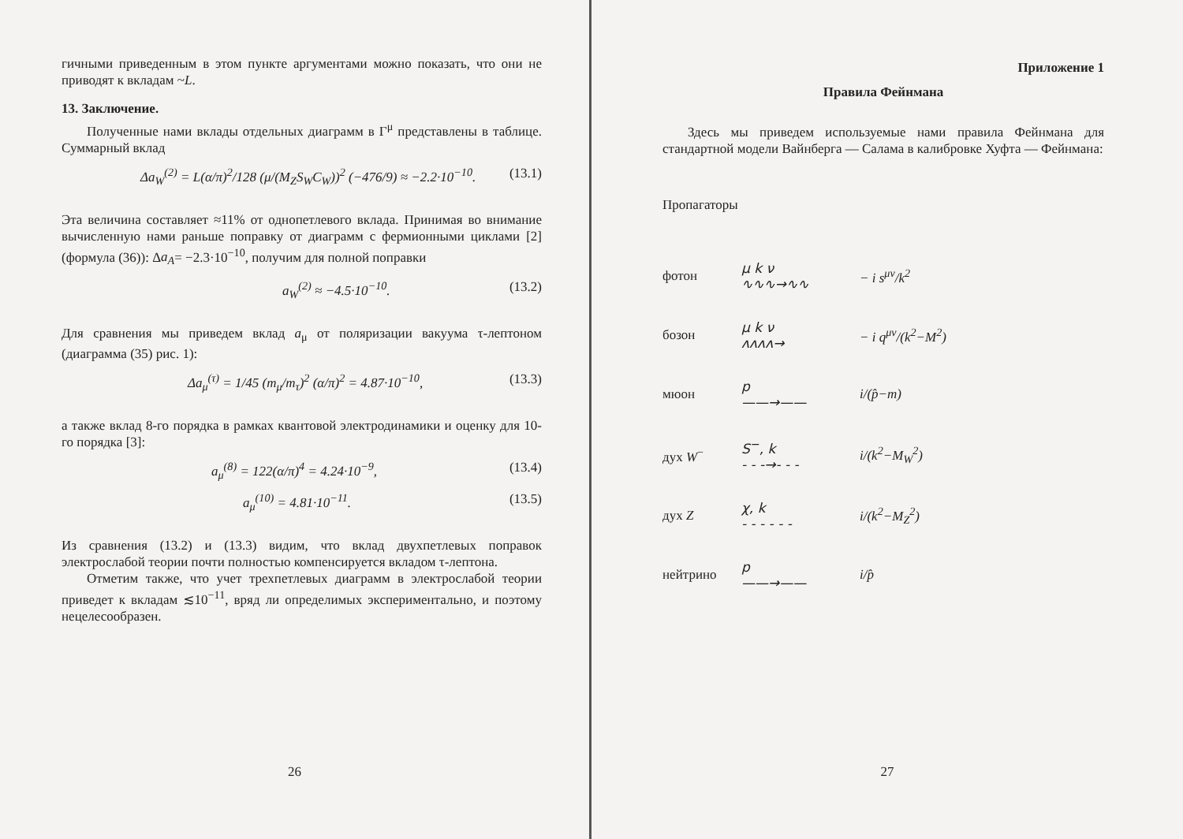гичными приведенным в этом пункте аргументами можно показать, что они не приводят к вкладам ~L.
13. Заключение.
Полученные нами вклады отдельных диаграмм в Γ<sup>μ</sup> представлены в таблице. Суммарный вклад
Δa<sub>W</sub><sup>(2)</sup> = L(α/π)<sup>2</sup>/128 (μ/(M<sub>Z</sub>S<sub>W</sub>C<sub>W</sub>))<sup>2</sup> (−476/9) ≈ −2.2·10<sup>−10</sup>. (13.1)
Эта величина составляет ≈11% от однопетлевого вклада. Принимая во внимание вычисленную нами раньше поправку от диаграмм с фермионными циклами [2] (формула (36)): Δa<sub>A</sub>= −2.3·10<sup>−10</sup>, получим для полной поправки
a<sub>W</sub><sup>(2)</sup> ≈ −4.5·10<sup>−10</sup>. (13.2)
Для сравнения мы приведем вклад a<sub>μ</sub> от поляризации вакуума τ-лептоном (диаграмма (35) рис. 1):
Δa<sub>μ</sub><sup>(τ)</sup> = 1/45 (m<sub>μ</sub>/m<sub>τ</sub>)<sup>2</sup> (α/π)<sup>2</sup> = 4.87·10<sup>−10</sup>, (13.3)
а также вклад 8-го порядка в рамках квантовой электродинамики и оценку для 10-го порядка [3]:
a<sub>μ</sub><sup>(8)</sup> = 122(α/π)<sup>4</sup> = 4.24·10<sup>−9</sup>, (13.4)
a<sub>μ</sub><sup>(10)</sup> = 4.81·10<sup>−11</sup>. (13.5)
Из сравнения (13.2) и (13.3) видим, что вклад двухпетлевых поправок электрослабой теории почти полностью компенсируется вкладом τ-лептона.
Отметим также, что учет трехпетлевых диаграмм в электрослабой теории приведет к вкладам ≲10<sup>−11</sup>, вряд ли определимых экспериментально, и поэтому нецелесообразен.
26
Приложение 1
Правила Фейнмана
Здесь мы приведем используемые нами правила Фейнмана для стандартной модели Вайнберга — Салама в калибровке Хуфта — Фейнмана:
Пропагаторы
фотон μ k ν
∿∿∿→∿∿ − i s<sup>μν</sup>/k<sup>2</sup>
бозон μ k ν
ʌʌʌʌ→ − i q<sup>μν</sup>/(k<sup>2</sup>−M<sup>2</sup>)
мюон p
——→—— i/(p̂−m)
дух W<sup>−</sup> S<sup>−</sup>, k
- - -→- - - i/(k<sup>2</sup>−M<sub>W</sub><sup>2</sup>)
дух Z χ, k
- - - - - - i/(k<sup>2</sup>−M<sub>Z</sub><sup>2</sup>)
нейтрино p
——→—— i/p̂
27